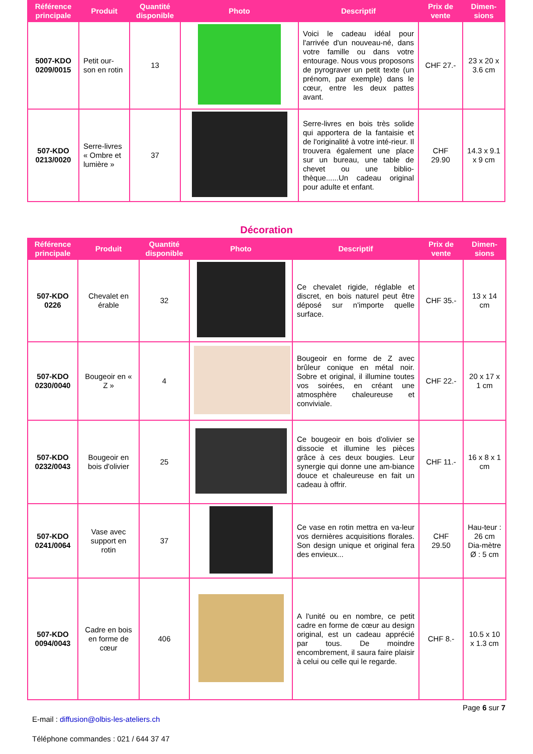| Référence principale | Produit | Quantité disponible | Photo | Descriptif | Prix de vente | Dimen-sions |
| --- | --- | --- | --- | --- | --- | --- |
| 5007-KDO 0209/0015 | Petit our-son en rotin | 13 | | Voici le cadeau idéal pour l'arrivée d'un nouveau-né, dans votre famille ou dans votre entourage. Nous vous proposons de pyrograver un petit texte (un prénom, par exemple) dans le cœur, entre les deux pattes avant. | CHF 27.- | 23 x 20 x 3.6 cm |
| 507-KDO 0213/0020 | Serre-livres « Ombre et lumière » | 37 | | Serre-livres en bois très solide qui apportera de la fantaisie et de l'originalité à votre inté-rieur. Il trouvera également une place sur un bureau, une table de chevet ou une biblio-thèque......Un cadeau original pour adulte et enfant. | CHF 29.90 | 14.3 x 9.1 x 9 cm |
Décoration
| Référence principale | Produit | Quantité disponible | Photo | Descriptif | Prix de vente | Dimen-sions |
| --- | --- | --- | --- | --- | --- | --- |
| 507-KDO 0226 | Chevalet en érable | 32 | | Ce chevalet rigide, réglable et discret, en bois naturel peut être déposé sur n'importe quelle surface. | CHF 35.- | 13 x 14 cm |
| 507-KDO 0230/0040 | Bougeoir en « Z » | 4 | | Bougeoir en forme de Z avec brûleur conique en métal noir. Sobre et original, il illumine toutes vos soirées, en créant une atmosphère chaleureuse et conviviale. | CHF 22.- | 20 x 17 x 1 cm |
| 507-KDO 0232/0043 | Bougeoir en bois d'olivier | 25 | | Ce bougeoir en bois d'olivier se dissocie et illumine les pièces grâce à ces deux bougies. Leur synergie qui donne une am-biance douce et chaleureuse en fait un cadeau à offrir. | CHF 11.- | 16 x 8 x 1 cm |
| 507-KDO 0241/0064 | Vase avec support en rotin | 37 | | Ce vase en rotin mettra en va-leur vos dernières acquisitions florales. Son design unique et original fera des envieux... | CHF 29.50 | Hau-teur : 26 cm Dia-mètre Ø : 5 cm |
| 507-KDO 0094/0043 | Cadre en bois en forme de cœur | 406 | | A l'unité ou en nombre, ce petit cadre en forme de cœur au design original, est un cadeau apprécié par tous. De moindre encombrement, il saura faire plaisir à celui ou celle qui le regarde. | CHF 8.- | 10.5 x 10 x 1.3 cm |
Page 6 sur 7
E-mail : diffusion@olbis-les-ateliers.ch
Téléphone commandes : 021 / 644 37 47